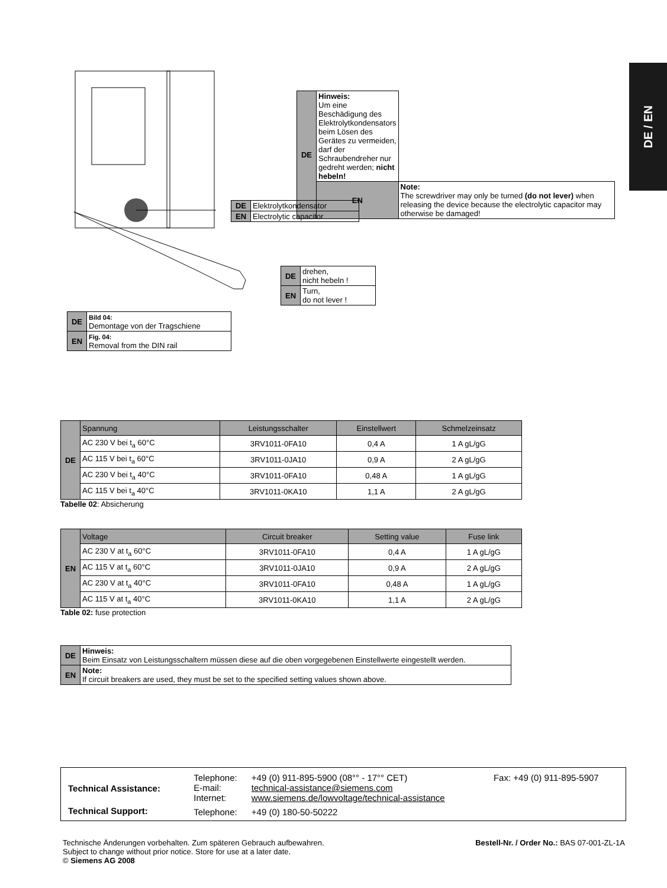DE / EN
| DE | Hinweis: Um eine Beschädigung des Elektrolytkondensators beim Lösen des Gerätes zu vermeiden, darf der Schraubendreher nur gedreht werden; nicht hebeln! | |
| | EN | Note: The screwdriver may only be turned (do not lever) when releasing the device because the electrolytic capacitor may otherwise be damaged! |
| DE | Elektrolytkondensator |
| EN | Electrolytic capacitor |
| DE | drehen, nicht hebeln ! |
| EN | Turn, do not lever ! |
| DE | Bild 04: Demontage von der Tragschiene |
| EN | Fig. 04: Removal from the DIN rail |
| DE | Spannung | Leistungsschalter | Einstellwert | Schmelzeinsatz |
| | AC 230 V bei t<sub>a</sub> 60°C | 3RV1011-0FA10 | 0,4 A | 1 A gL/gG |
| | AC 115 V bei t<sub>a</sub> 60°C | 3RV1011-0JA10 | 0,9 A | 2 A gL/gG |
| | AC 230 V bei t<sub>a</sub> 40°C | 3RV1011-0FA10 | 0,48 A | 1 A gL/gG |
| | AC 115 V bei t<sub>a</sub> 40°C | 3RV1011-0KA10 | 1,1 A | 2 A gL/gG |
Tabelle 02: Absicherung
| EN | Voltage | Circuit breaker | Setting value | Fuse link |
| | AC 230 V at t<sub>a</sub> 60°C | 3RV1011-0FA10 | 0,4 A | 1 A gL/gG |
| | AC 115 V at t<sub>a</sub> 60°C | 3RV1011-0JA10 | 0,9 A | 2 A gL/gG |
| | AC 230 V at t<sub>a</sub> 40°C | 3RV1011-0FA10 | 0,48 A | 1 A gL/gG |
| | AC 115 V at t<sub>a</sub> 40°C | 3RV1011-0KA10 | 1,1 A | 2 A gL/gG |
Table 02: fuse protection
| DE | Hinweis: Beim Einsatz von Leistungsschaltern müssen diese auf die oben vorgegebenen Einstellwerte eingestellt werden. |
| EN | Note: If circuit breakers are used, they must be set to the specified setting values shown above. |
| Technical Assistance: | Telephone: E-mail: Internet: | +49 (0) 911-895-5900 (08°° - 17°° CET) technical-assistance@siemens.com www.siemens.de/lowvoltage/technical-assistance | Fax: +49 (0) 911-895-5907 |
| Technical Support: | Telephone: | +49 (0) 180-50-50222 | |
Bestell-Nr. / Order No.: BAS 07-001-ZL-1A
Technische Änderungen vorbehalten. Zum späteren Gebrauch aufbewahren.
Subject to change without prior notice. Store for use at a later date.
© Siemens AG 2008